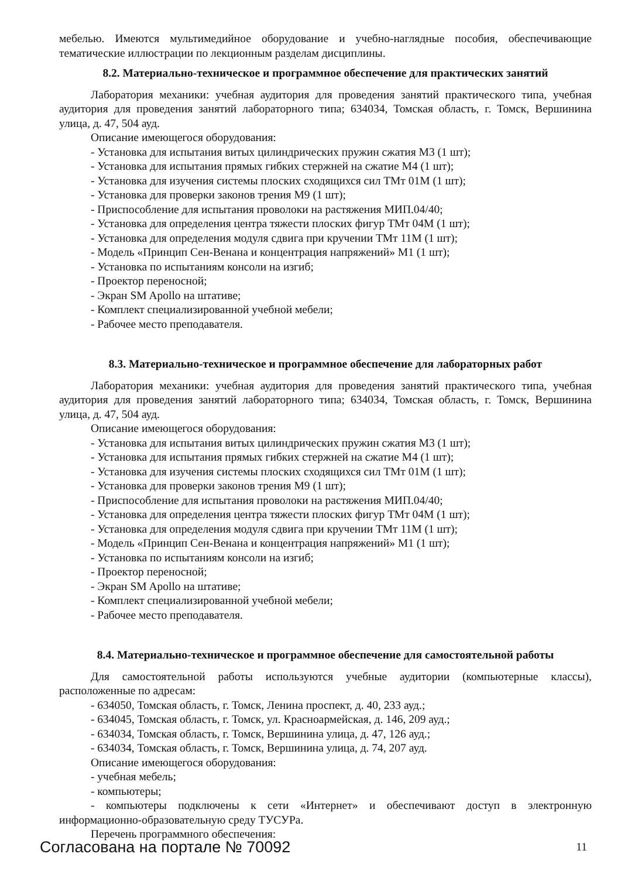мебелью. Имеются мультимедийное оборудование и учебно-наглядные пособия, обеспечивающие тематические иллюстрации по лекционным разделам дисциплины.
8.2. Материально-техническое и программное обеспечение для практических занятий
Лаборатория механики: учебная аудитория для проведения занятий практического типа, учебная аудитория для проведения занятий лабораторного типа; 634034, Томская область, г. Томск, Вершинина улица, д. 47, 504 ауд.
Описание имеющегося оборудования:
- Установка для испытания витых цилиндрических пружин сжатия М3 (1 шт);
- Установка для испытания прямых гибких стержней на сжатие М4 (1 шт);
- Установка для изучения системы плоских сходящихся сил ТМт 01М (1 шт);
- Установка для проверки законов трения М9 (1 шт);
- Приспособление для испытания проволоки на растяжения МИП.04/40;
- Установка для определения центра тяжести плоских фигур ТМт 04М (1 шт);
- Установка для определения модуля сдвига при кручении ТМт 11М (1 шт);
- Модель «Принцип Сен-Венана и концентрация напряжений» М1 (1 шт);
- Установка по испытаниям консоли на изгиб;
- Проектор переносной;
- Экран SM Apollo на штативе;
- Комплект специализированной учебной мебели;
- Рабочее место преподавателя.
8.3. Материально-техническое и программное обеспечение для лабораторных работ
Лаборатория механики: учебная аудитория для проведения занятий практического типа, учебная аудитория для проведения занятий лабораторного типа; 634034, Томская область, г. Томск, Вершинина улица, д. 47, 504 ауд.
Описание имеющегося оборудования:
- Установка для испытания витых цилиндрических пружин сжатия М3 (1 шт);
- Установка для испытания прямых гибких стержней на сжатие М4 (1 шт);
- Установка для изучения системы плоских сходящихся сил ТМт 01М (1 шт);
- Установка для проверки законов трения М9 (1 шт);
- Приспособление для испытания проволоки на растяжения МИП.04/40;
- Установка для определения центра тяжести плоских фигур ТМт 04М (1 шт);
- Установка для определения модуля сдвига при кручении ТМт 11М (1 шт);
- Модель «Принцип Сен-Венана и концентрация напряжений» М1 (1 шт);
- Установка по испытаниям консоли на изгиб;
- Проектор переносной;
- Экран SM Apollo на штативе;
- Комплект специализированной учебной мебели;
- Рабочее место преподавателя.
8.4. Материально-техническое и программное обеспечение для самостоятельной работы
Для самостоятельной работы используются учебные аудитории (компьютерные классы), расположенные по адресам:
- 634050, Томская область, г. Томск, Ленина проспект, д. 40, 233 ауд.;
- 634045, Томская область, г. Томск, ул. Красноармейская, д. 146, 209 ауд.;
- 634034, Томская область, г. Томск, Вершинина улица, д. 47, 126 ауд.;
- 634034, Томская область, г. Томск, Вершинина улица, д. 74, 207 ауд.
Описание имеющегося оборудования:
- учебная мебель;
- компьютеры;
- компьютеры подключены к сети «Интернет» и обеспечивают доступ в электронную информационно-образовательную среду ТУСУРа.
Перечень программного обеспечения:
Согласована на портале № 70092 11